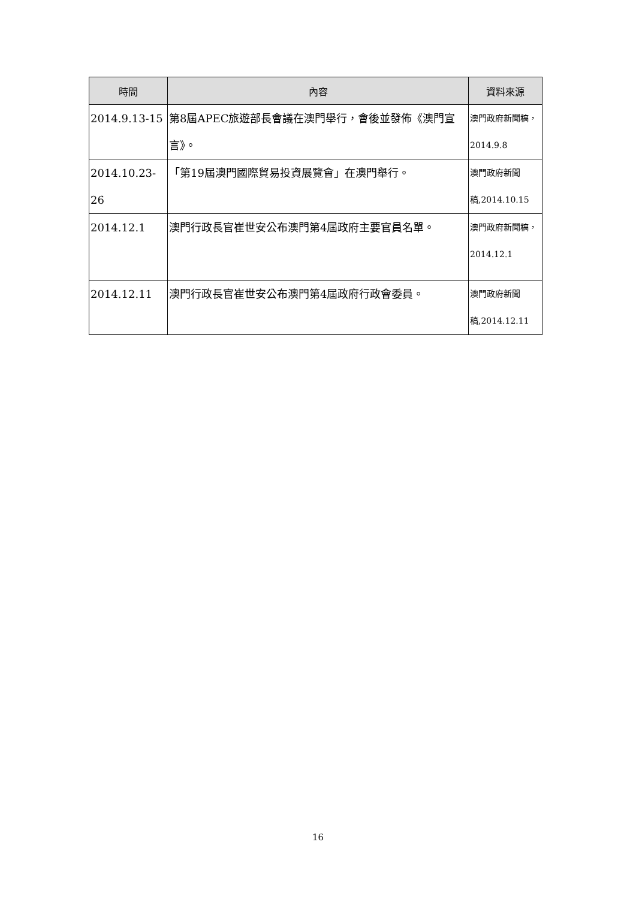| 時間 | 內容 | 資料來源 |
| --- | --- | --- |
| 2014.9.13-15 | 第8屆APEC旅遊部長會議在澳門舉行，會後並發佈《澳門宣言》。 | 澳門政府新聞稿，2014.9.8 |
| 2014.10.23-26 | 「第19屆澳門國際貿易投資展覽會」在澳門舉行。 | 澳門政府新聞稿,2014.10.15 |
| 2014.12.1 | 澳門行政長官崔世安公布澳門第4屆政府主要官員名單。 | 澳門政府新聞稿，2014.12.1 |
| 2014.12.11 | 澳門行政長官崔世安公布澳門第4屆政府行政會委員。 | 澳門政府新聞稿,2014.12.11 |
16